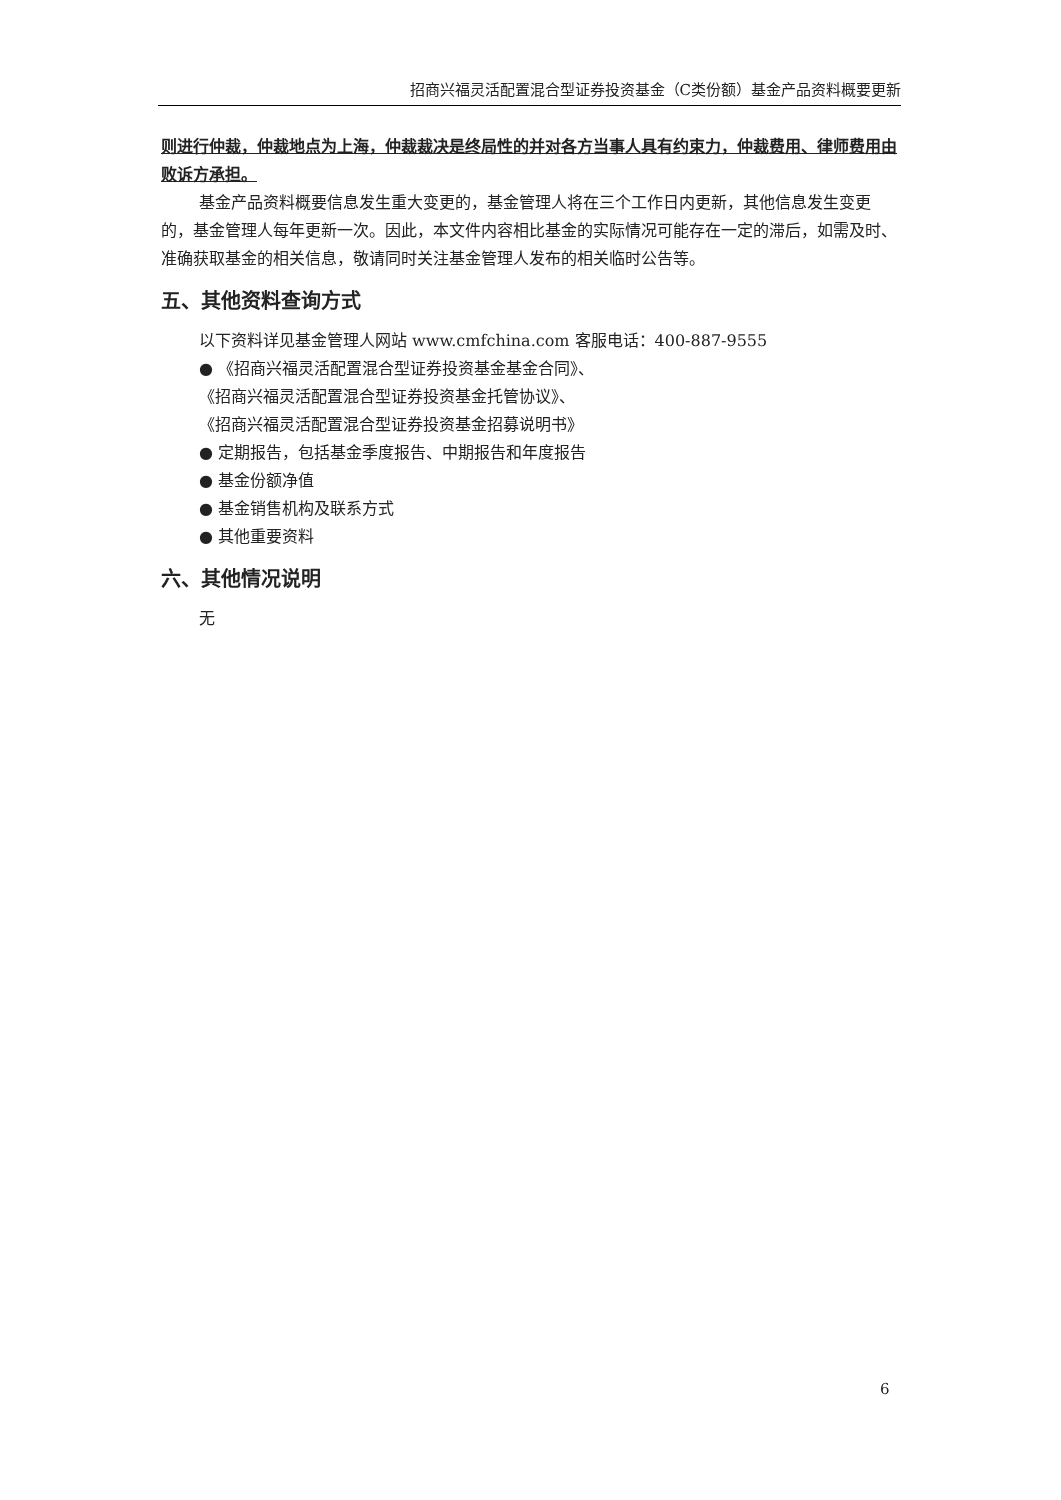招商兴福灵活配置混合型证券投资基金（C类份额）基金产品资料概要更新
则进行仲裁，仲裁地点为上海，仲裁裁决是终局性的并对各方当事人具有约束力，仲裁费用、律师费用由败诉方承担。
基金产品资料概要信息发生重大变更的，基金管理人将在三个工作日内更新，其他信息发生变更的，基金管理人每年更新一次。因此，本文件内容相比基金的实际情况可能存在一定的滞后，如需及时、准确获取基金的相关信息，敬请同时关注基金管理人发布的相关临时公告等。
五、其他资料查询方式
以下资料详见基金管理人网站 www.cmfchina.com 客服电话：400-887-9555
● 《招商兴福灵活配置混合型证券投资基金基金合同》、
《招商兴福灵活配置混合型证券投资基金托管协议》、
《招商兴福灵活配置混合型证券投资基金招募说明书》
● 定期报告，包括基金季度报告、中期报告和年度报告
● 基金份额净值
● 基金销售机构及联系方式
● 其他重要资料
六、其他情况说明
无
6